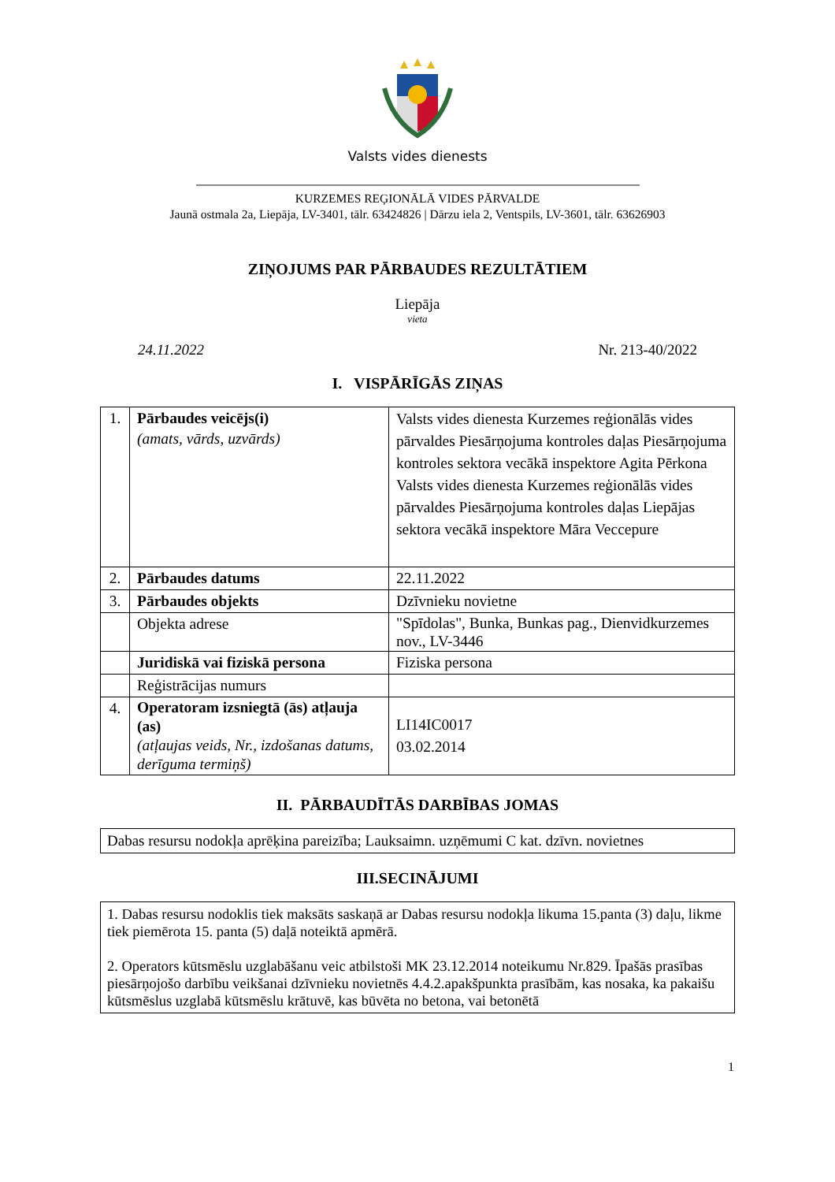Valsts vides dienests
KURZEMES REĢIONĀLĀ VIDES PĀRVALDE
Jaunā ostmala 2a, Liepāja, LV-3401, tālr. 63424826 | Dārzu iela 2, Ventspils, LV-3601, tālr. 63626903
ZIŅOJUMS PAR PĀRBAUDES REZULTĀTIEM
Liepāja
vieta
24.11.2022 Nr. 213-40/2022
I. VISPĀRĪGĀS ZIŅAS
| 1. | Pārbaudes veicējs(i) (amats, vārds, uzvārds) | Valsts vides dienesta Kurzemes reģionālās vides pārvaldes Piesārņojuma kontroles daļas Piesārņojuma kontroles sektora vecākā inspektore Agita Pērkona Valsts vides dienesta Kurzemes reģionālās vides pārvaldes Piesārņojuma kontroles daļas Liepājas sektora vecākā inspektore Māra Veccepure |
| 2. | Pārbaudes datums | 22.11.2022 |
| 3. | Pārbaudes objekts | Dzīvnieku novietne |
| | Objekta adrese | "Spīdolas", Bunka, Bunkas pag., Dienvidkurzemes nov., LV-3446 |
| | Juridiskā vai fiziskā persona | Fiziska persona |
| | Reģistrācijas numurs | |
| 4. | Operatoram izsniegtā (ās) atļauja (as) (atļaujas veids, Nr., izdošanas datums, derīguma termiņš) | LI14IC0017 03.02.2014 |
II. PĀRBAUDĪTĀS DARBĪBAS JOMAS
Dabas resursu nodokļa aprēķina pareizība; Lauksaimn. uzņēmumi C kat. dzīvn. novietnes
III.SECINĀJUMI
1. Dabas resursu nodoklis tiek maksāts saskaņā ar Dabas resursu nodokļa likuma 15.panta (3) daļu, likme tiek piemērota 15. panta (5) daļā noteiktā apmērā.
2. Operators kūtsmēslu uzglabāšanu veic atbilstoši MK 23.12.2014 noteikumu Nr.829. Īpašās prasības piesārņojošo darbību veikšanai dzīvnieku novietnēs 4.4.2.apakšpunkta prasībām, kas nosaka, ka pakaišu kūtsmēslus uzglabā kūtsmēslu krātuvē, kas būvēta no betona, vai betonētā
1